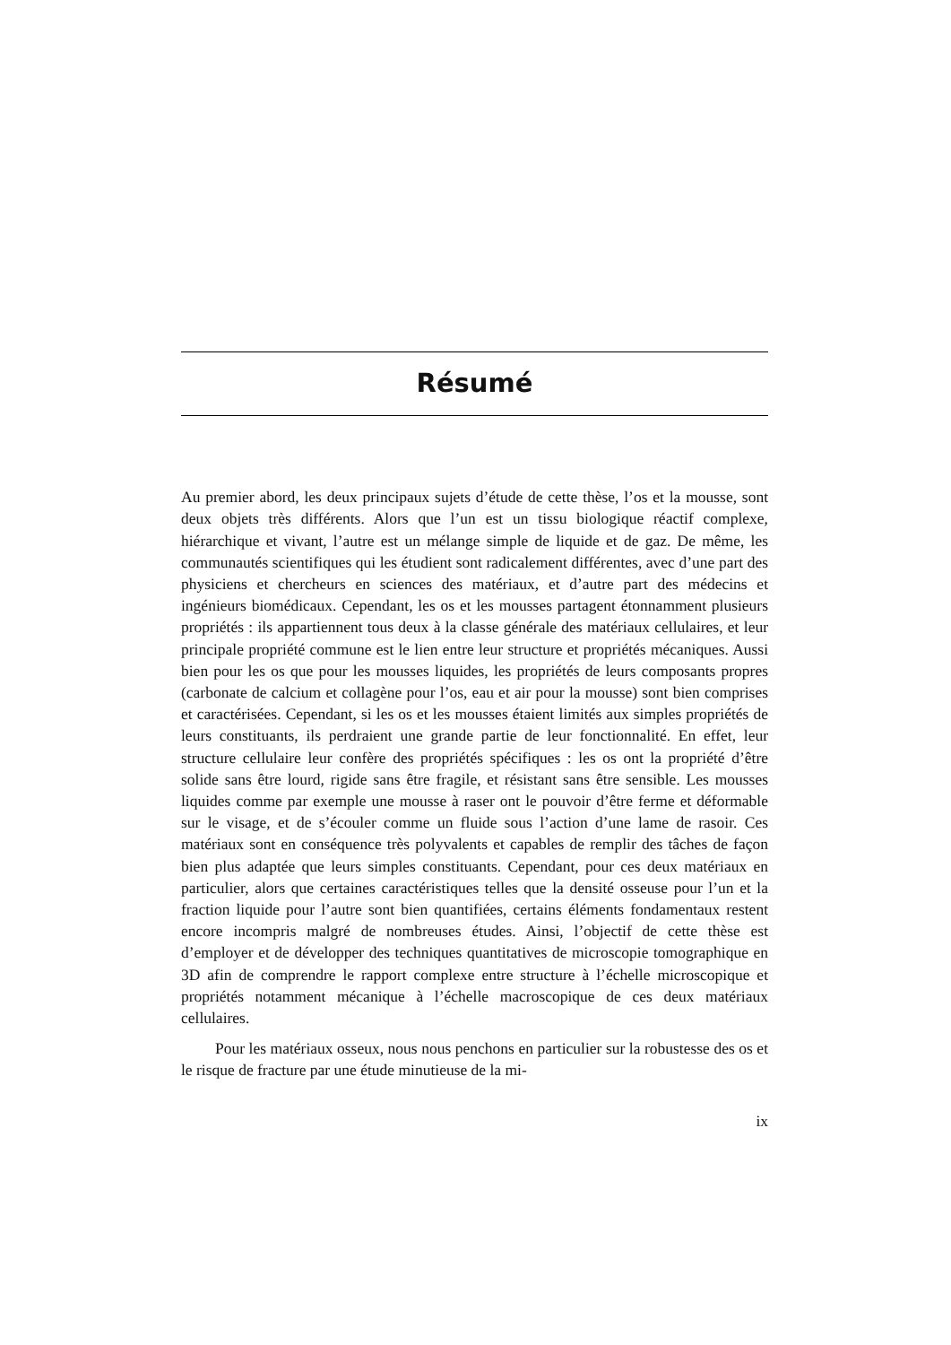Résumé
Au premier abord, les deux principaux sujets d’étude de cette thèse, l’os et la mousse, sont deux objets très différents. Alors que l’un est un tissu biologique réactif complexe, hiérarchique et vivant, l’autre est un mélange simple de liquide et de gaz. De même, les communautés scientifiques qui les étudient sont radicalement différentes, avec d’une part des physiciens et chercheurs en sciences des matériaux, et d’autre part des médecins et ingénieurs biomédicaux. Cependant, les os et les mousses partagent étonnamment plusieurs propriétés : ils appartiennent tous deux à la classe générale des matériaux cellulaires, et leur principale propriété commune est le lien entre leur structure et propriétés mécaniques. Aussi bien pour les os que pour les mousses liquides, les propriétés de leurs composants propres (carbonate de calcium et collagène pour l’os, eau et air pour la mousse) sont bien comprises et caractérisées. Cependant, si les os et les mousses étaient limités aux simples propriétés de leurs constituants, ils perdraient une grande partie de leur fonctionnalité. En effet, leur structure cellulaire leur confère des propriétés spécifiques : les os ont la propriété d’être solide sans être lourd, rigide sans être fragile, et résistant sans être sensible. Les mousses liquides comme par exemple une mousse à raser ont le pouvoir d’être ferme et déformable sur le visage, et de s’écouler comme un fluide sous l’action d’une lame de rasoir. Ces matériaux sont en conséquence très polyvalents et capables de remplir des tâches de façon bien plus adaptée que leurs simples constituants. Cependant, pour ces deux matériaux en particulier, alors que certaines caractéristiques telles que la densité osseuse pour l’un et la fraction liquide pour l’autre sont bien quantifiées, certains éléments fondamentaux restent encore incompris malgré de nombreuses études. Ainsi, l’objectif de cette thèse est d’employer et de développer des techniques quantitatives de microscopie tomographique en 3D afin de comprendre le rapport complexe entre structure à l’échelle microscopique et propriétés notamment mécanique à l’échelle macroscopique de ces deux matériaux cellulaires.
Pour les matériaux osseux, nous nous penchons en particulier sur la robustesse des os et le risque de fracture par une étude minutieuse de la mi-
ix